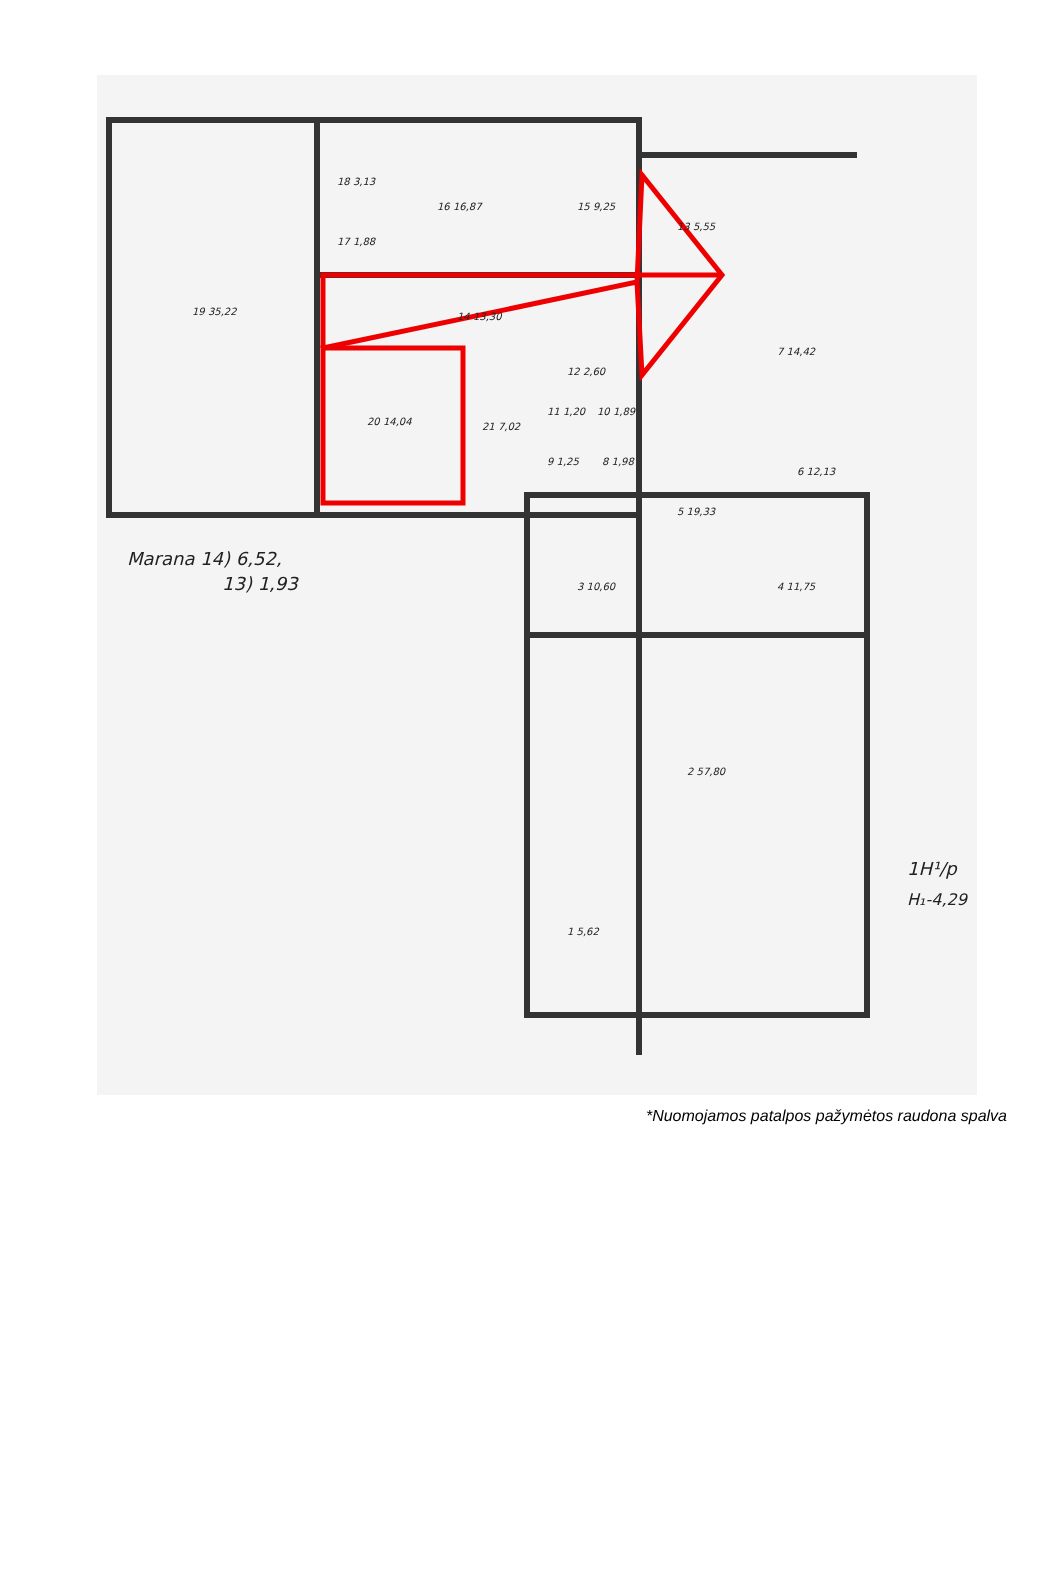19 35,22
18 3,13
17 1,88
16 16,87
15 9,25
14 13,30
13 5,55
12 2,60
20 14,04
21 7,02
11 1,20
10 1,89
9 1,25
8 1,98
7 14,42
6 12,13
5 19,33
4 11,75
3 10,60
2 57,80
1 5,62
Marana 14) 6,52,
13) 1,93
1H¹/p
H₁-4,29
*Nuomojamos patalpos pažymėtos raudona spalva